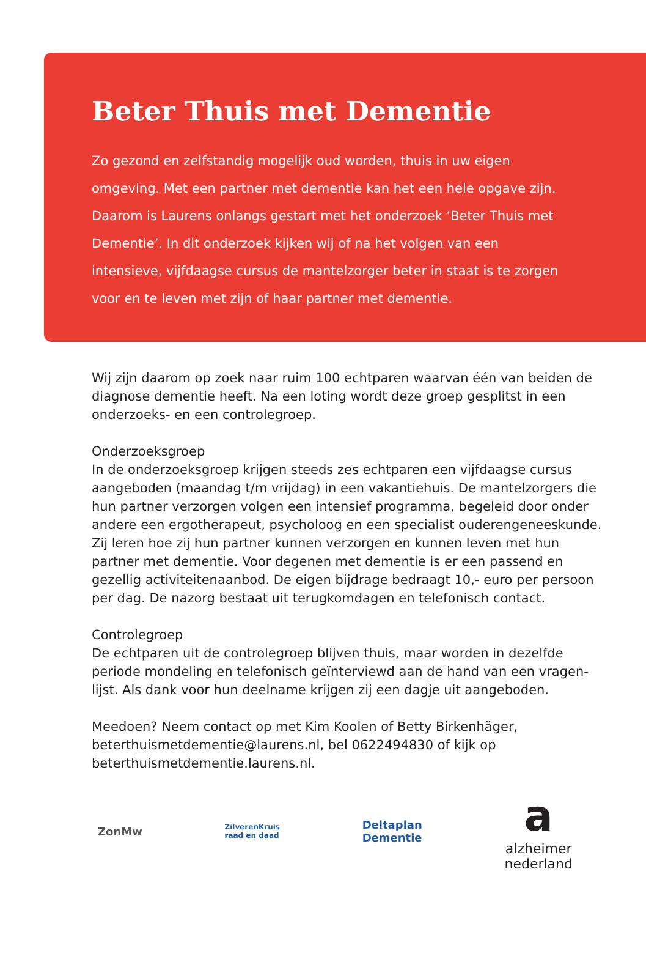Beter Thuis met Dementie
Zo gezond en zelfstandig mogelijk oud worden, thuis in uw eigen omgeving. Met een partner met dementie kan het een hele opgave zijn. Daarom is Laurens onlangs gestart met het onderzoek ‘Beter Thuis met Dementie’. In dit onderzoek kijken wij of na het volgen van een intensieve, vijfdaagse cursus de mantelzorger beter in staat is te zorgen voor en te leven met zijn of haar partner met dementie.
Wij zijn daarom op zoek naar ruim 100 echtparen waarvan één van beiden de diagnose dementie heeft. Na een loting wordt deze groep gesplitst in een onderzoeks- en een controlegroep.
Onderzoeksgroep
In de onderzoeksgroep krijgen steeds zes echtparen een vijfdaagse cursus aangeboden (maandag t/m vrijdag) in een vakantiehuis. De mantelzorgers die hun partner verzorgen volgen een intensief programma, begeleid door onder andere een ergotherapeut, psycholoog en een specialist ouderengeneeskunde. Zij leren hoe zij hun partner kunnen verzorgen en kunnen leven met hun partner met dementie. Voor degenen met dementie is er een passend en gezellig activiteitenaanbod. De eigen bijdrage bedraagt 10,- euro per persoon per dag. De nazorg bestaat uit terugkomdagen en telefonisch contact.
Controlegroep
De echtparen uit de controlegroep blijven thuis, maar worden in dezelfde periode mondeling en telefonisch geïnterviewd aan de hand van een vragen-lijst. Als dank voor hun deelname krijgen zij een dagje uit aangeboden.
Meedoen? Neem contact op met Kim Koolen of Betty Birkenhäger, beterthuismetdementie@laurens.nl, bel 0622494830 of kijk op beterthuismetdementie.laurens.nl.
ZonMw ZilverenKruis
raad en daad Deltaplan
Dementie a
alzheimer
nederland